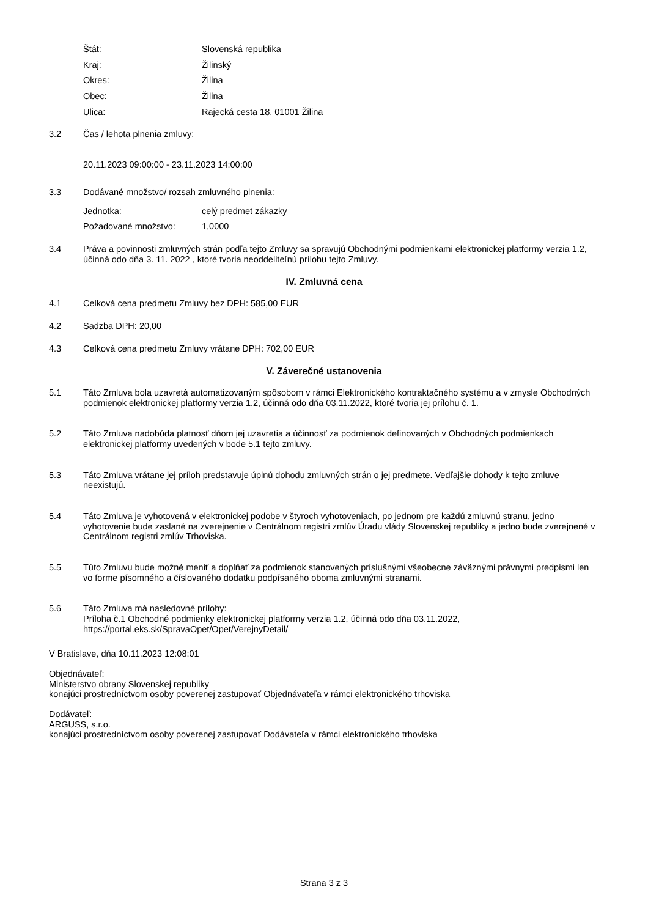Štát: Slovenská republika
Kraj: Žilinský
Okres: Žilina
Obec: Žilina
Ulica: Rajecká cesta 18, 01001 Žilina
3.2 Čas / lehota plnenia zmluvy:
20.11.2023 09:00:00 - 23.11.2023 14:00:00
3.3 Dodávané množstvo/ rozsah zmluvného plnenia:
Jednotka: celý predmet zákazky
Požadované množstvo: 1,0000
3.4 Práva a povinnosti zmluvných strán podľa tejto Zmluvy sa spravujú Obchodnými podmienkami elektronickej platformy verzia 1.2, účinná odo dňa 3. 11. 2022 , ktoré tvoria neoddeliteľnú prílohu tejto Zmluvy.
IV. Zmluvná cena
4.1 Celková cena predmetu Zmluvy bez DPH: 585,00 EUR
4.2 Sadzba DPH: 20,00
4.3 Celková cena predmetu Zmluvy vrátane DPH: 702,00 EUR
V. Záverečné ustanovenia
5.1 Táto Zmluva bola uzavretá automatizovaným spôsobom v rámci Elektronického kontraktačného systému a v zmysle Obchodných podmienok elektronickej platformy verzia 1.2, účinná odo dňa 03.11.2022, ktoré tvoria jej prílohu č. 1.
5.2 Táto Zmluva nadobúda platnosť dňom jej uzavretia a účinnosť za podmienok definovaných v Obchodných podmienkach elektronickej platformy uvedených v bode 5.1 tejto zmluvy.
5.3 Táto Zmluva vrátane jej príloh predstavuje úplnú dohodu zmluvných strán o jej predmete. Vedľajšie dohody k tejto zmluve neexistujú.
5.4 Táto Zmluva je vyhotovená v elektronickej podobe v štyroch vyhotoveniach, po jednom pre každú zmluvnú stranu, jedno vyhotovenie bude zaslané na zverejnenie v Centrálnom registri zmlúv Úradu vlády Slovenskej republiky a jedno bude zverejnené v Centrálnom registri zmlúv Trhoviska.
5.5 Túto Zmluvu bude možné meniť a doplňať za podmienok stanovených príslušnými všeobecne záväznými právnymi predpismi len vo forme písomného a číslovaného dodatku podpísaného oboma zmluvnými stranami.
5.6 Táto Zmluva má nasledovné prílohy:
Príloha č.1 Obchodné podmienky elektronickej platformy verzia 1.2, účinná odo dňa 03.11.2022, https://portal.eks.sk/SpravaOpet/Opet/VerejnyDetail/
V Bratislave, dňa 10.11.2023 12:08:01
Objednávateľ:
Ministerstvo obrany Slovenskej republiky
konajúci prostredníctvom osoby poverenej zastupovať Objednávateľa v rámci elektronického trhoviska
Dodávateľ:
ARGUSS, s.r.o.
konajúci prostredníctvom osoby poverenej zastupovať Dodávateľa v rámci elektronického trhoviska
Strana 3 z 3